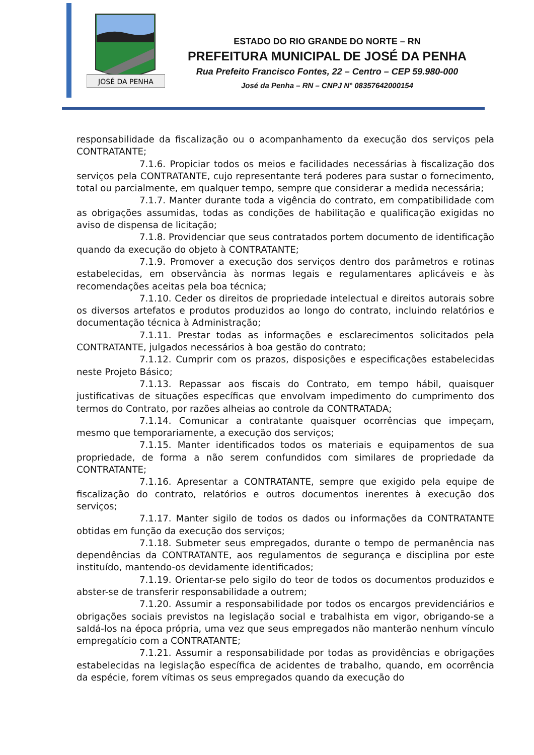JOSÉ DA PENHA
ESTADO DO RIO GRANDE DO NORTE – RN
PREFEITURA MUNICIPAL DE JOSÉ DA PENHA
Rua Prefeito Francisco Fontes, 22 – Centro – CEP 59.980-000
José da Penha – RN – CNPJ N° 08357642000154
responsabilidade da fiscalização ou o acompanhamento da execução dos serviços pela CONTRATANTE;
7.1.6. Propiciar todos os meios e facilidades necessárias à fiscalização dos serviços pela CONTRATANTE, cujo representante terá poderes para sustar o fornecimento, total ou parcialmente, em qualquer tempo, sempre que considerar a medida necessária;
7.1.7. Manter durante toda a vigência do contrato, em compatibilidade com as obrigações assumidas, todas as condições de habilitação e qualificação exigidas no aviso de dispensa de licitação;
7.1.8. Providenciar que seus contratados portem documento de identificação quando da execução do objeto à CONTRATANTE;
7.1.9. Promover a execução dos serviços dentro dos parâmetros e rotinas estabelecidas, em observância às normas legais e regulamentares aplicáveis e às recomendações aceitas pela boa técnica;
7.1.10. Ceder os direitos de propriedade intelectual e direitos autorais sobre os diversos artefatos e produtos produzidos ao longo do contrato, incluindo relatórios e documentação técnica à Administração;
7.1.11. Prestar todas as informações e esclarecimentos solicitados pela CONTRATANTE, julgados necessários à boa gestão do contrato;
7.1.12. Cumprir com os prazos, disposições e especificações estabelecidas neste Projeto Básico;
7.1.13. Repassar aos fiscais do Contrato, em tempo hábil, quaisquer justificativas de situações específicas que envolvam impedimento do cumprimento dos termos do Contrato, por razões alheias ao controle da CONTRATADA;
7.1.14. Comunicar a contratante quaisquer ocorrências que impeçam, mesmo que temporariamente, a execução dos serviços;
7.1.15. Manter identificados todos os materiais e equipamentos de sua propriedade, de forma a não serem confundidos com similares de propriedade da CONTRATANTE;
7.1.16. Apresentar a CONTRATANTE, sempre que exigido pela equipe de fiscalização do contrato, relatórios e outros documentos inerentes à execução dos serviços;
7.1.17. Manter sigilo de todos os dados ou informações da CONTRATANTE obtidas em função da execução dos serviços;
7.1.18. Submeter seus empregados, durante o tempo de permanência nas dependências da CONTRATANTE, aos regulamentos de segurança e disciplina por este instituído, mantendo-os devidamente identificados;
7.1.19. Orientar-se pelo sigilo do teor de todos os documentos produzidos e abster-se de transferir responsabilidade a outrem;
7.1.20. Assumir a responsabilidade por todos os encargos previdenciários e obrigações sociais previstos na legislação social e trabalhista em vigor, obrigando-se a saldá-los na época própria, uma vez que seus empregados não manterão nenhum vínculo empregatício com a CONTRATANTE;
7.1.21. Assumir a responsabilidade por todas as providências e obrigações estabelecidas na legislação específica de acidentes de trabalho, quando, em ocorrência da espécie, forem vítimas os seus empregados quando da execução do